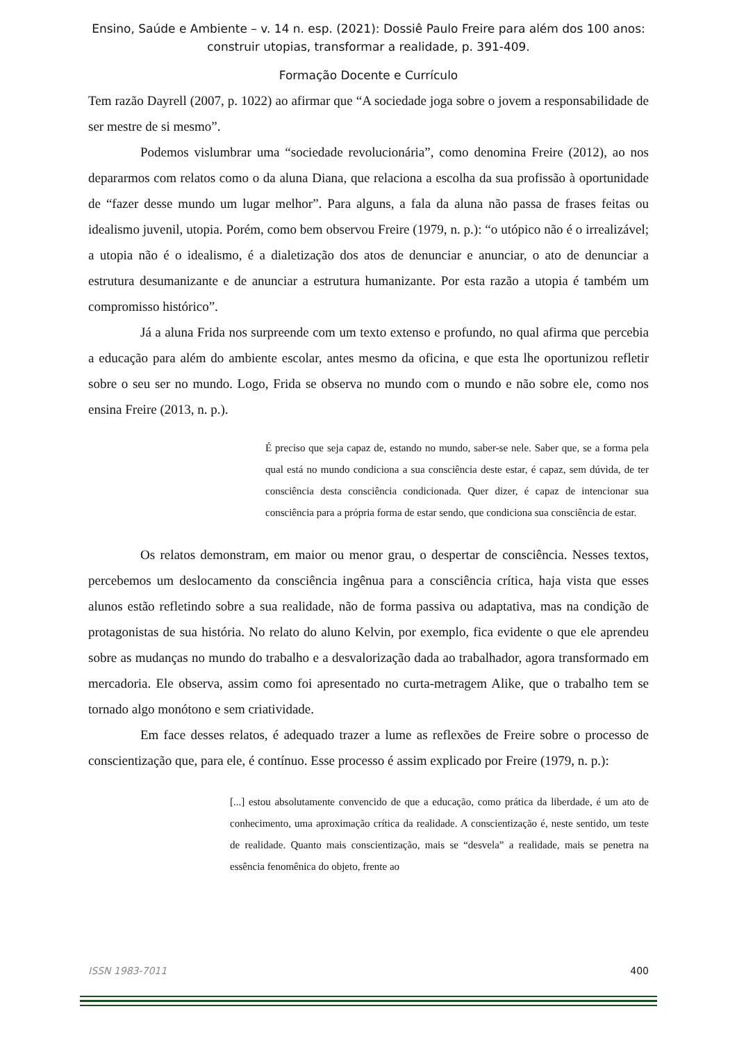Ensino, Saúde e Ambiente – v. 14 n. esp. (2021): Dossiê Paulo Freire para além dos 100 anos: construir utopias, transformar a realidade, p. 391-409.
Formação Docente e Currículo
Tem razão Dayrell (2007, p. 1022) ao afirmar que “A sociedade joga sobre o jovem a responsabilidade de ser mestre de si mesmo”.
Podemos vislumbrar uma “sociedade revolucionária”, como denomina Freire (2012), ao nos depararmos com relatos como o da aluna Diana, que relaciona a escolha da sua profissão à oportunidade de “fazer desse mundo um lugar melhor”. Para alguns, a fala da aluna não passa de frases feitas ou idealismo juvenil, utopia. Porém, como bem observou Freire (1979, n. p.): “o utópico não é o irrealizável; a utopia não é o idealismo, é a dialetização dos atos de denunciar e anunciar, o ato de denunciar a estrutura desumanizante e de anunciar a estrutura humanizante. Por esta razão a utopia é também um compromisso histórico”.
Já a aluna Frida nos surpreende com um texto extenso e profundo, no qual afirma que percebia a educação para além do ambiente escolar, antes mesmo da oficina, e que esta lhe oportunizou refletir sobre o seu ser no mundo. Logo, Frida se observa no mundo com o mundo e não sobre ele, como nos ensina Freire (2013, n. p.).
É preciso que seja capaz de, estando no mundo, saber-se nele. Saber que, se a forma pela qual está no mundo condiciona a sua consciência deste estar, é capaz, sem dúvida, de ter consciência desta consciência condicionada. Quer dizer, é capaz de intencionar sua consciência para a própria forma de estar sendo, que condiciona sua consciência de estar.
Os relatos demonstram, em maior ou menor grau, o despertar de consciência. Nesses textos, percebemos um deslocamento da consciência ingênua para a consciência crítica, haja vista que esses alunos estão refletindo sobre a sua realidade, não de forma passiva ou adaptativa, mas na condição de protagonistas de sua história. No relato do aluno Kelvin, por exemplo, fica evidente o que ele aprendeu sobre as mudanças no mundo do trabalho e a desvalorização dada ao trabalhador, agora transformado em mercadoria. Ele observa, assim como foi apresentado no curta-metragem Alike, que o trabalho tem se tornado algo monótono e sem criatividade.
Em face desses relatos, é adequado trazer a lume as reflexões de Freire sobre o processo de conscientização que, para ele, é contínuo. Esse processo é assim explicado por Freire (1979, n. p.):
[...] estou absolutamente convencido de que a educação, como prática da liberdade, é um ato de conhecimento, uma aproximação crítica da realidade. A conscientização é, neste sentido, um teste de realidade. Quanto mais conscientização, mais se “desvela” a realidade, mais se penetra na essência fenomênica do objeto, frente ao
ISSN 1983-7011 400